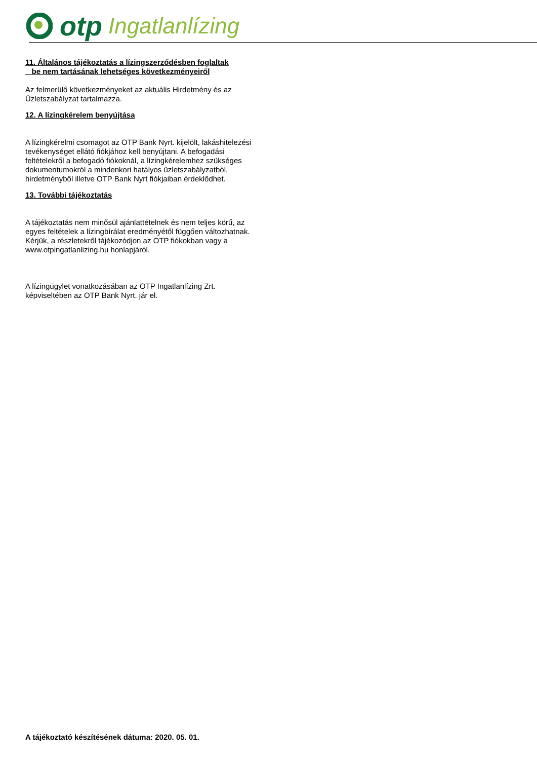otp Ingatlanlízing
11. Általános tájékoztatás a lízingszerződésben foglaltak
be nem tartásának lehetséges következményeiről
Az felmerülő következményeket az aktuális Hirdetmény és az Üzletszabályzat tartalmazza.
12. A lízingkérelem benyújtása
A lízingkérelmi csomagot az OTP Bank Nyrt. kijelölt, lakáshitelezési tevékenységet ellátó fiókjához kell benyújtani. A befogadási feltételekről a befogadó fiókoknál, a lízingkérelemhez szükséges dokumentumokról a mindenkori hatályos üzletszabályzatból, hirdetményből illetve OTP Bank Nyrt fiókjaiban érdeklődhet.
13. További tájékoztatás
A tájékoztatás nem minősül ajánlattételnek és nem teljes körű, az egyes feltételek a lízingbírálat eredményétől függően változhatnak. Kérjük, a részletekről tájékozódjon az OTP fiókokban vagy a www.otpingatlanlizing.hu honlapjáról.
A lízingügylet vonatkozásában az OTP Ingatlanlízing Zrt. képviseltében az OTP Bank Nyrt. jár el.
A tájékoztató készítésének dátuma: 2020. 05. 01.